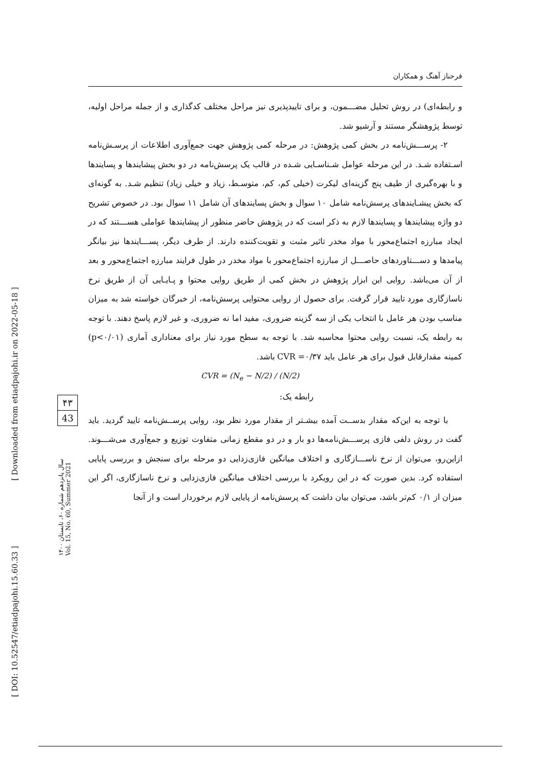فرحناز آهنگ و همکاران
و رابطه‌ای) در روش تحلیل مضـــمون، و برای تاییدپذیری نیز مراحل مختلف کدگذاری و از جمله مراحل اولیه، توسط پژوهشگر مستند و آرشیو شد.
۲- پرســـش‌نامه در بخش کمی پژوهش: در مرحله کمی پژوهش جهت جمع‌آوری اطلاعات از پرسـش‌نامه اسـتفاده شـد. در این مرحله عوامل شـناسـایی شـده در قالب یک پرسش‌نامه در دو بخش پیشایندها و پسایندها و با بهره‌گیری از طیف پنج گزینه‌ای لیکرت (خیلی کم، کم، متوسـط، زیاد و خیلی زیاد) تنظیم شـد. به گونه‌ای که بخش پیشـایندهای پرسش‌نامه شامل ۱۰ سوال و بخش پسایندهای آن شامل ۱۱ سوال بود. در خصوص تشریح دو واژه پیشایندها و پسایندها لازم به ذکر است که در پژوهش حاضر منظور از پیشایندها عواملی هســـتند که در ایجاد مبارزه اجتماع‌محور با مواد مخدر تاثیر مثبت و تقویت‌کننده دارند. از طرف دیگر، پســـایندها نیز بیانگر پیامدها و دســـتاوردهای حاصـــل از مبارزه اجتماع‌محور با مواد مخدر در طول فرایند مبارزه اجتماع‌محور و بعد از آن می‌باشد. روایی این ابزار پژوهش در بخش کمی از طریق روایی محتوا و پـایـایی آن از طریق نرخ ناسازگاری مورد تایید قرار گرفت. برای حصول از روایی محتوایی پرسش‌نامه، از خبرگان خواسته شد به میزان مناسب بودن هر عامل با انتخاب یکی از سه گزینه ضروری، مفید اما نه ضروری، و غیر لازم پاسخ دهند. با توجه به رابطه یک، نسبت روایی محتوا محاسبه شد. با توجه به سطح مورد نیاز برای معناداری آماری (p<۰/۰۱) کمینه مقدارقابل قبول برای هر عامل باید CVR =۰/۳۷ باشد.
CVR = (N<sub>e</sub> − N/2) / (N/2)
رابطه یک:
با توجه به این‌که مقدار بدســت آمده بیشـتر از مقدار مورد نظر بود، روایی پرســش‌نامه تایید گردید. باید گفت در روش دلفی فازی پرســـش‌نامه‌ها دو بار و در دو مقطع زمانی متفاوت توزیع و جمع‌آوری می‌شـــوند. ازاین‌رو، می‌توان از نرخ ناســـازگاری و اختلاف میانگین فازی‌زدایی دو مرحله برای سنجش و بررسی پایایی استفاده کرد. بدین صورت که در این رویکرد با بررسی اختلاف میانگین فازی‌زدایی و نرخ ناسازگاری، اگر این میزان از ۰/۱ کم‌تر باشد، می‌توان بیان داشت که پرسش‌نامه از پایایی لازم برخوردار است و از آنجا
[ Downloaded from etiadpajohi.ir on 2022-05-18 ]
[ DOI: 10.52547/etiadpajohi.15.60.33 ]
۴۳
43
سال پانزدهم شماره ۶۰، تابستان ۱۴۰۰
Vol. 15, No. 60, Summer 2021